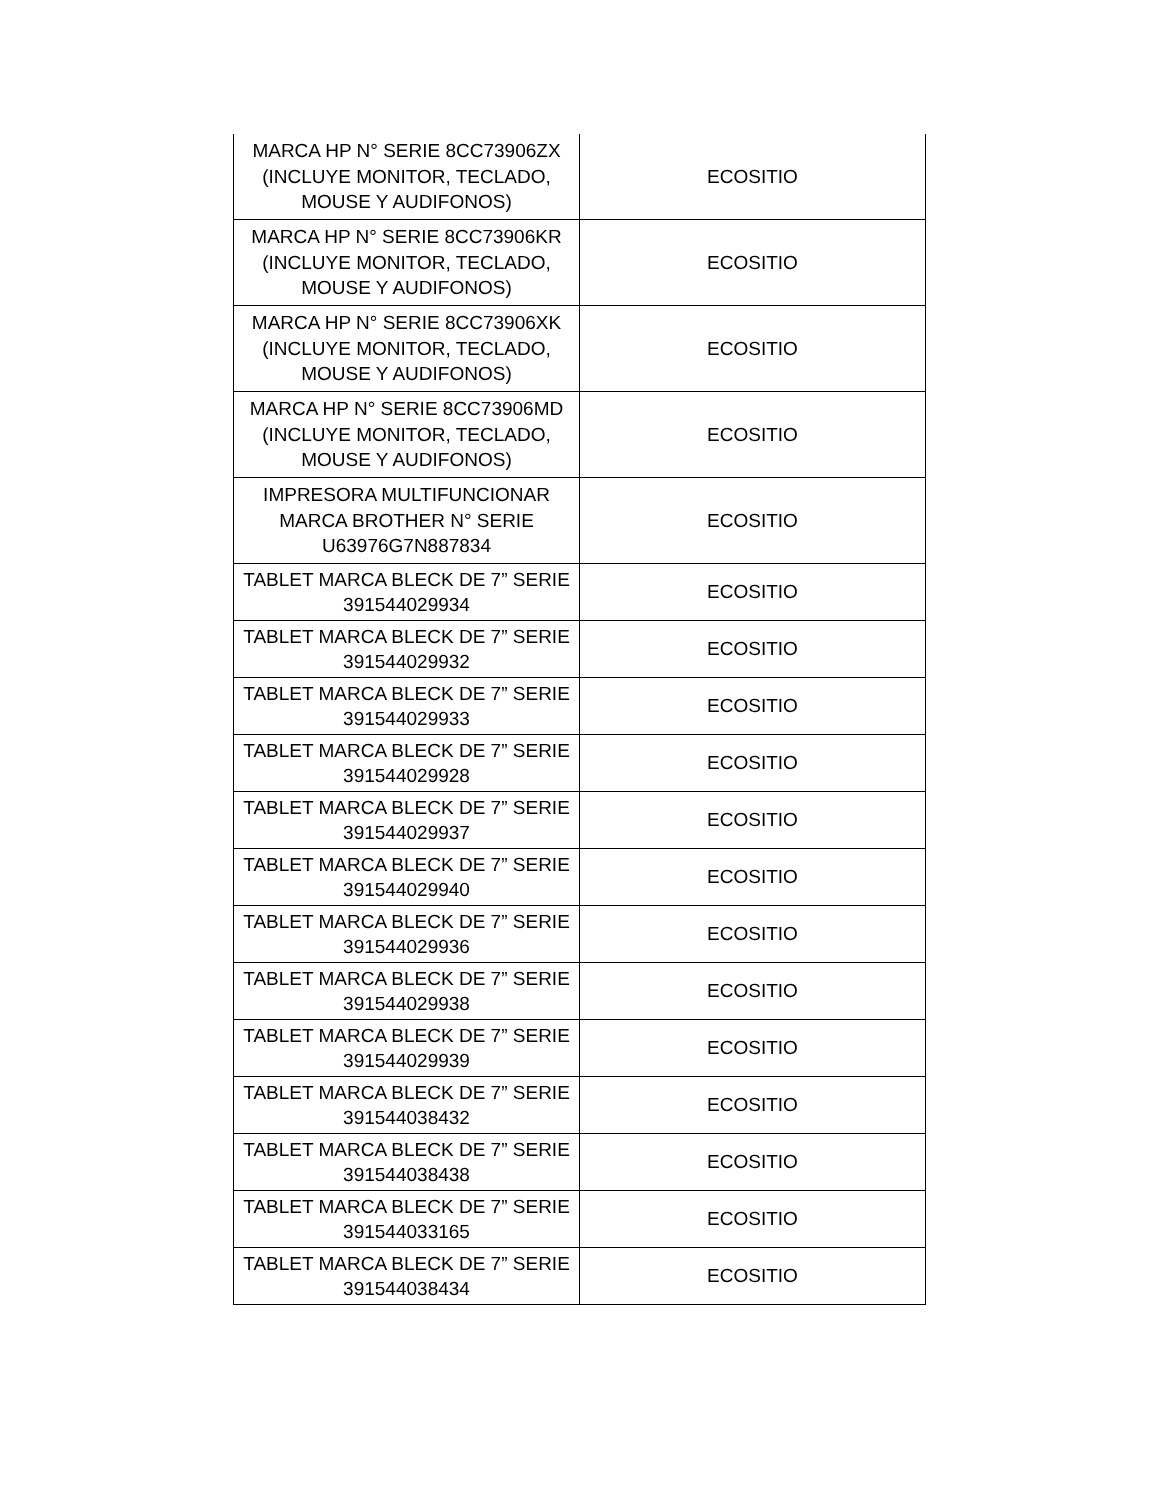| MARCA HP N° SERIE 8CC73906ZX (INCLUYE MONITOR, TECLADO, MOUSE Y AUDIFONOS) | ECOSITIO |
| MARCA HP N° SERIE 8CC73906KR (INCLUYE MONITOR, TECLADO, MOUSE Y AUDIFONOS) | ECOSITIO |
| MARCA HP N° SERIE 8CC73906XK (INCLUYE MONITOR, TECLADO, MOUSE Y AUDIFONOS) | ECOSITIO |
| MARCA HP N° SERIE 8CC73906MD (INCLUYE MONITOR, TECLADO, MOUSE Y AUDIFONOS) | ECOSITIO |
| IMPRESORA MULTIFUNCIONAR MARCA BROTHER N° SERIE U63976G7N887834 | ECOSITIO |
| TABLET MARCA BLECK DE 7” SERIE 391544029934 | ECOSITIO |
| TABLET MARCA BLECK DE 7” SERIE 391544029932 | ECOSITIO |
| TABLET MARCA BLECK DE 7” SERIE 391544029933 | ECOSITIO |
| TABLET MARCA BLECK DE 7” SERIE 391544029928 | ECOSITIO |
| TABLET MARCA BLECK DE 7” SERIE 391544029937 | ECOSITIO |
| TABLET MARCA BLECK DE 7” SERIE 391544029940 | ECOSITIO |
| TABLET MARCA BLECK DE 7” SERIE 391544029936 | ECOSITIO |
| TABLET MARCA BLECK DE 7” SERIE 391544029938 | ECOSITIO |
| TABLET MARCA BLECK DE 7” SERIE 391544029939 | ECOSITIO |
| TABLET MARCA BLECK DE 7” SERIE 391544038432 | ECOSITIO |
| TABLET MARCA BLECK DE 7” SERIE 391544038438 | ECOSITIO |
| TABLET MARCA BLECK DE 7” SERIE 391544033165 | ECOSITIO |
| TABLET MARCA BLECK DE 7” SERIE 391544038434 | ECOSITIO |